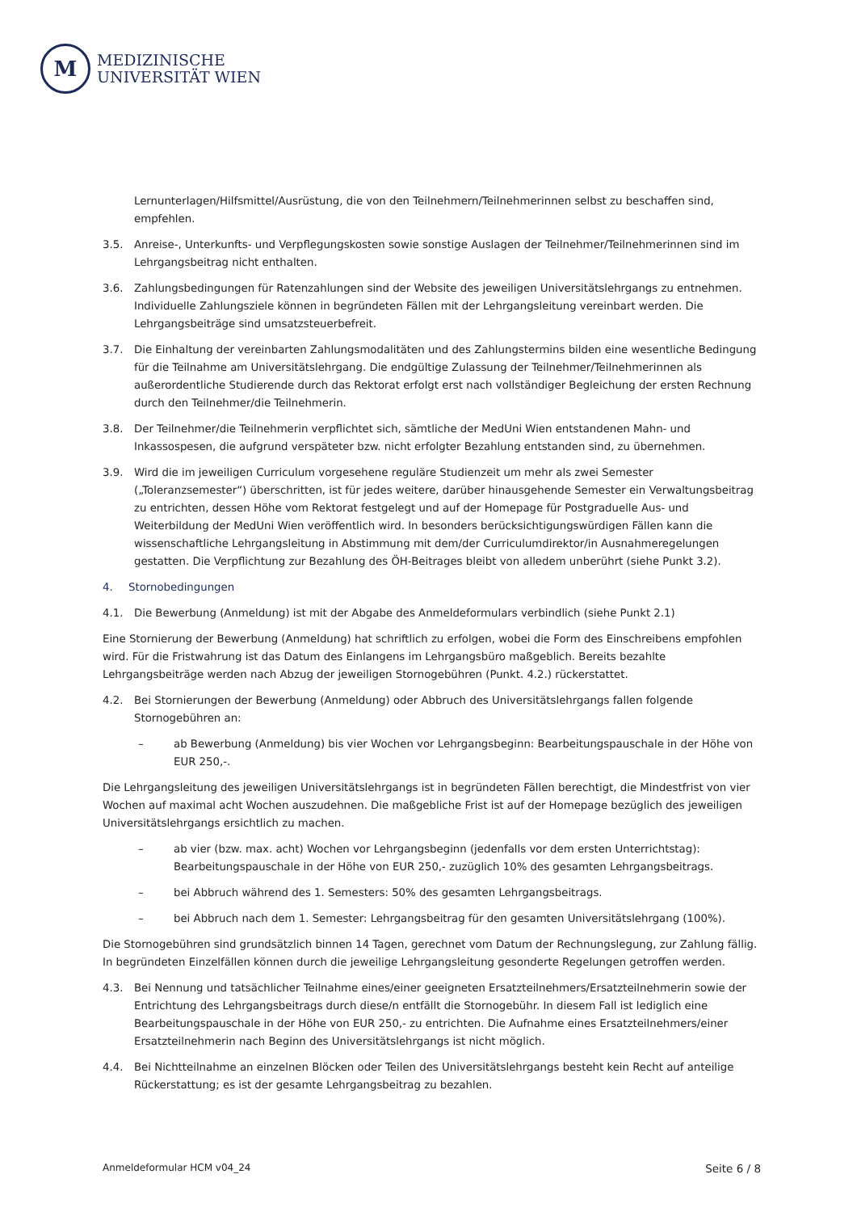M
MEDIZINISCHE
UNIVERSITÄT WIEN
Lernunterlagen/Hilfsmittel/Ausrüstung, die von den Teilnehmern/Teilnehmerinnen selbst zu beschaffen sind, empfehlen.
3.5. Anreise-, Unterkunfts- und Verpflegungskosten sowie sonstige Auslagen der Teilnehmer/Teilnehmerinnen sind im Lehrgangsbeitrag nicht enthalten.
3.6. Zahlungsbedingungen für Ratenzahlungen sind der Website des jeweiligen Universitätslehrgangs zu entnehmen. Individuelle Zahlungsziele können in begründeten Fällen mit der Lehrgangsleitung vereinbart werden. Die Lehrgangsbeiträge sind umsatzsteuerbefreit.
3.7. Die Einhaltung der vereinbarten Zahlungsmodalitäten und des Zahlungstermins bilden eine wesentliche Bedingung für die Teilnahme am Universitätslehrgang. Die endgültige Zulassung der Teilnehmer/Teilnehmerinnen als außerordentliche Studierende durch das Rektorat erfolgt erst nach vollständiger Begleichung der ersten Rechnung durch den Teilnehmer/die Teilnehmerin.
3.8. Der Teilnehmer/die Teilnehmerin verpflichtet sich, sämtliche der MedUni Wien entstandenen Mahn- und Inkassospesen, die aufgrund verspäteter bzw. nicht erfolgter Bezahlung entstanden sind, zu übernehmen.
3.9. Wird die im jeweiligen Curriculum vorgesehene reguläre Studienzeit um mehr als zwei Semester („Toleranzsemester“) überschritten, ist für jedes weitere, darüber hinausgehende Semester ein Verwaltungsbeitrag zu entrichten, dessen Höhe vom Rektorat festgelegt und auf der Homepage für Postgraduelle Aus- und Weiterbildung der MedUni Wien veröffentlich wird. In besonders berücksichtigungswürdigen Fällen kann die wissenschaftliche Lehrgangsleitung in Abstimmung mit dem/der Curriculumdirektor/in Ausnahmeregelungen gestatten. Die Verpflichtung zur Bezahlung des ÖH-Beitrages bleibt von alledem unberührt (siehe Punkt 3.2).
4. Stornobedingungen
4.1. Die Bewerbung (Anmeldung) ist mit der Abgabe des Anmeldeformulars verbindlich (siehe Punkt 2.1)
Eine Stornierung der Bewerbung (Anmeldung) hat schriftlich zu erfolgen, wobei die Form des Einschreibens empfohlen wird. Für die Fristwahrung ist das Datum des Einlangens im Lehrgangsbüro maßgeblich. Bereits bezahlte Lehrgangsbeiträge werden nach Abzug der jeweiligen Stornogebühren (Punkt. 4.2.) rückerstattet.
4.2. Bei Stornierungen der Bewerbung (Anmeldung) oder Abbruch des Universitätslehrgangs fallen folgende Stornogebühren an:
– ab Bewerbung (Anmeldung) bis vier Wochen vor Lehrgangsbeginn: Bearbeitungspauschale in der Höhe von EUR 250,-.
Die Lehrgangsleitung des jeweiligen Universitätslehrgangs ist in begründeten Fällen berechtigt, die Mindestfrist von vier Wochen auf maximal acht Wochen auszudehnen. Die maßgebliche Frist ist auf der Homepage bezüglich des jeweiligen Universitätslehrgangs ersichtlich zu machen.
– ab vier (bzw. max. acht) Wochen vor Lehrgangsbeginn (jedenfalls vor dem ersten Unterrichtstag): Bearbeitungspauschale in der Höhe von EUR 250,- zuzüglich 10% des gesamten Lehrgangsbeitrags.
– bei Abbruch während des 1. Semesters: 50% des gesamten Lehrgangsbeitrags.
– bei Abbruch nach dem 1. Semester: Lehrgangsbeitrag für den gesamten Universitätslehrgang (100%).
Die Stornogebühren sind grundsätzlich binnen 14 Tagen, gerechnet vom Datum der Rechnungslegung, zur Zahlung fällig. In begründeten Einzelfällen können durch die jeweilige Lehrgangsleitung gesonderte Regelungen getroffen werden.
4.3. Bei Nennung und tatsächlicher Teilnahme eines/einer geeigneten Ersatzteilnehmers/Ersatzteilnehmerin sowie der Entrichtung des Lehrgangsbeitrags durch diese/n entfällt die Stornogebühr. In diesem Fall ist lediglich eine Bearbeitungspauschale in der Höhe von EUR 250,- zu entrichten. Die Aufnahme eines Ersatzteilnehmers/einer Ersatzteilnehmerin nach Beginn des Universitätslehrgangs ist nicht möglich.
4.4. Bei Nichtteilnahme an einzelnen Blöcken oder Teilen des Universitätslehrgangs besteht kein Recht auf anteilige Rückerstattung; es ist der gesamte Lehrgangsbeitrag zu bezahlen.
Anmeldeformular HCM v04_24 Seite 6 / 8